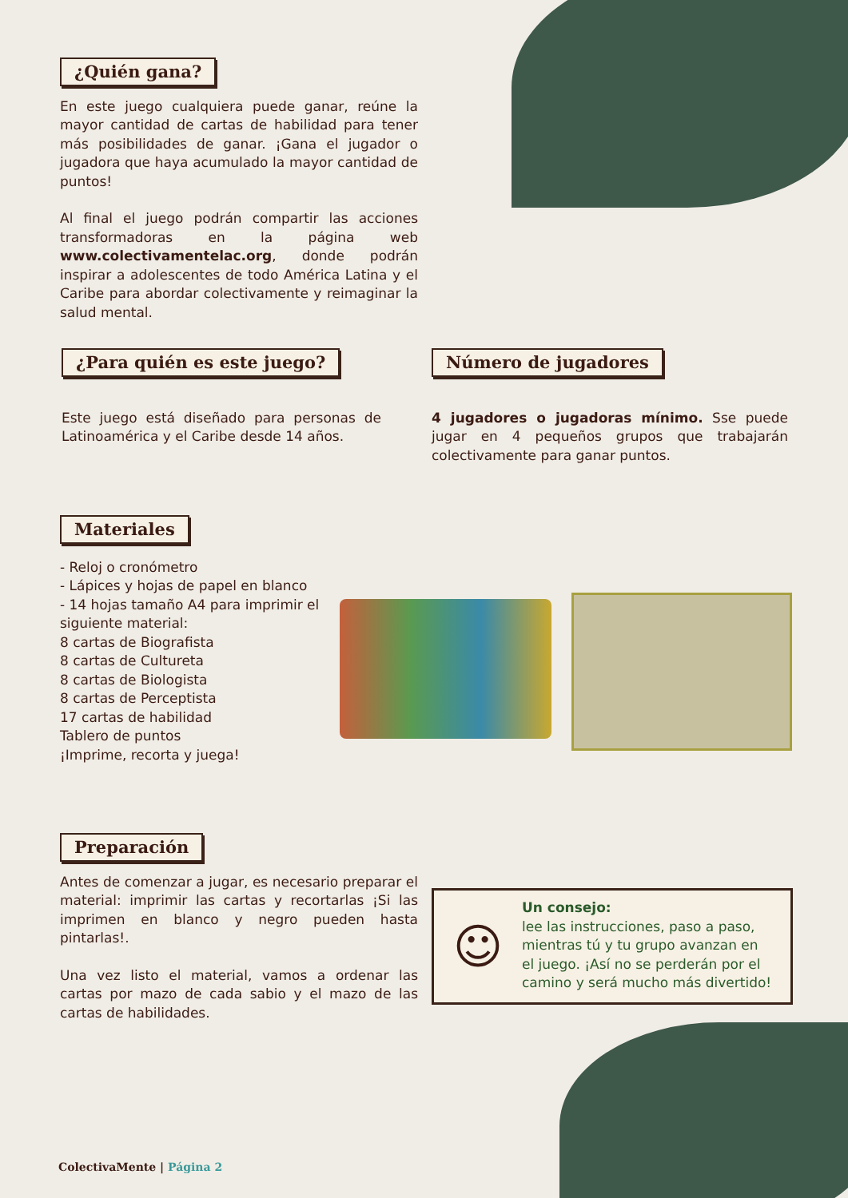¿Quién gana?
En este juego cualquiera puede ganar, reúne la mayor cantidad de cartas de habilidad para tener más posibilidades de ganar. ¡Gana el jugador o jugadora que haya acumulado la mayor cantidad de puntos!
Al final el juego podrán compartir las acciones transformadoras en la página web www.colectivamentelac.org, donde podrán inspirar a adolescentes de todo América Latina y el Caribe para abordar colectivamente y reimaginar la salud mental.
¿Para quién es este juego?
Este juego está diseñado para personas de Latinoamérica y el Caribe desde 14 años.
Número de jugadores
4 jugadores o jugadoras mínimo. Sse puede jugar en 4 pequeños grupos que trabajarán colectivamente para ganar puntos.
Materiales
- Reloj o cronómetro
- Lápices y hojas de papel en blanco
- 14 hojas tamaño A4 para imprimir el siguiente material:
8 cartas de Biografista
8 cartas de Cultureta
8 cartas de Biologista
8 cartas de Perceptista
17 cartas de habilidad
Tablero de puntos
¡Imprime, recorta y juega!
Preparación
Antes de comenzar a jugar, es necesario preparar el material: imprimir las cartas y recortarlas ¡Si las imprimen en blanco y negro pueden hasta pintarlas!.
Una vez listo el material, vamos a ordenar las cartas por mazo de cada sabio y el mazo de las cartas de habilidades.
☺
Un consejo:
lee las instrucciones, paso a paso, mientras tú y tu grupo avanzan en el juego. ¡Así no se perderán por el camino y será mucho más divertido!
ColectivaMente | Página 2